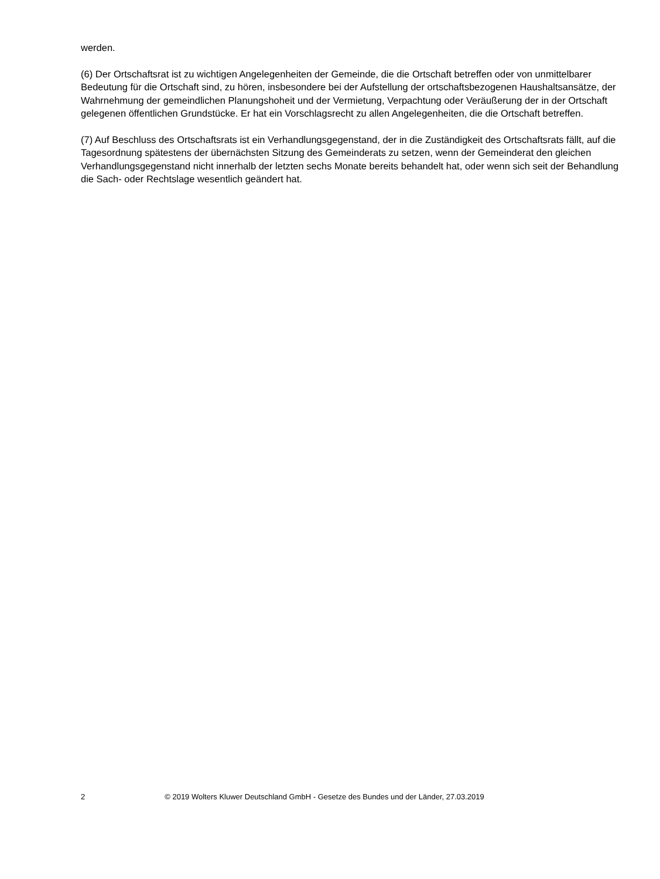werden.
(6) Der Ortschaftsrat ist zu wichtigen Angelegenheiten der Gemeinde, die die Ortschaft betreffen oder von unmittelbarer Bedeutung für die Ortschaft sind, zu hören, insbesondere bei der Aufstellung der ortschaftsbezogenen Haushaltsansätze, der Wahrnehmung der gemeindlichen Planungshoheit und der Vermietung, Verpachtung oder Veräußerung der in der Ortschaft gelegenen öffentlichen Grundstücke. Er hat ein Vorschlagsrecht zu allen Angelegenheiten, die die Ortschaft betreffen.
(7) Auf Beschluss des Ortschaftsrats ist ein Verhandlungsgegenstand, der in die Zuständigkeit des Ortschaftsrats fällt, auf die Tagesordnung spätestens der übernächsten Sitzung des Gemeinderats zu setzen, wenn der Gemeinderat den gleichen Verhandlungsgegenstand nicht innerhalb der letzten sechs Monate bereits behandelt hat, oder wenn sich seit der Behandlung die Sach- oder Rechtslage wesentlich geändert hat.
2 © 2019 Wolters Kluwer Deutschland GmbH - Gesetze des Bundes und der Länder, 27.03.2019